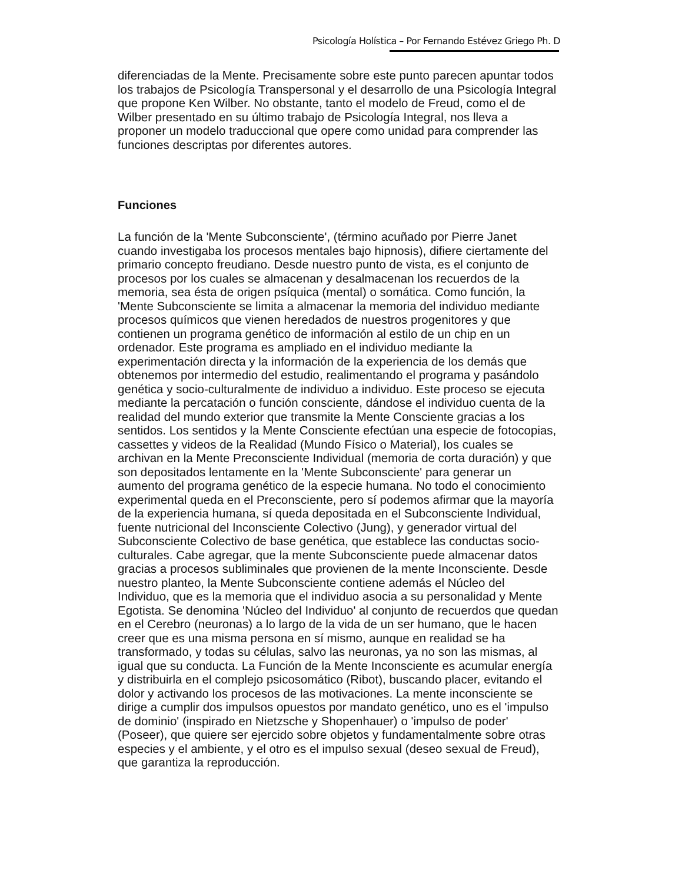Psicología Holística – Por Fernando Estévez Griego Ph. D
diferenciadas de la Mente. Precisamente sobre este punto parecen apuntar todos los trabajos de Psicología Transpersonal y el desarrollo de una Psicología Integral que propone Ken Wilber. No obstante, tanto el modelo de Freud, como el de Wilber presentado en su último trabajo de Psicología Integral, nos lleva a proponer un modelo traduccional que opere como unidad para comprender las funciones descriptas por diferentes autores.
Funciones
La función de la 'Mente Subconsciente', (término acuñado por Pierre Janet cuando investigaba los procesos mentales bajo hipnosis), difiere ciertamente del primario concepto freudiano. Desde nuestro punto de vista, es el conjunto de procesos por los cuales se almacenan y desalmacenan los recuerdos de la memoria, sea ésta de origen psíquica (mental) o somática. Como función, la 'Mente Subconsciente se limita a almacenar la memoria del individuo mediante procesos químicos que vienen heredados de nuestros progenitores y que contienen un programa genético de información al estilo de un chip en un ordenador. Este programa es ampliado en el individuo mediante la experimentación directa y la información de la experiencia de los demás que obtenemos por intermedio del estudio, realimentando el programa y pasándolo genética y socio-culturalmente de individuo a individuo. Este proceso se ejecuta mediante la percatación o función consciente, dándose el individuo cuenta de la realidad del mundo exterior que transmite la Mente Consciente gracias a los sentidos. Los sentidos y la Mente Consciente efectúan una especie de fotocopias, cassettes y videos de la Realidad (Mundo Físico o Material), los cuales se archivan en la Mente Preconsciente Individual (memoria de corta duración) y que son depositados lentamente en la 'Mente Subconsciente' para generar un aumento del programa genético de la especie humana. No todo el conocimiento experimental queda en el Preconsciente, pero sí podemos afirmar que la mayoría de la experiencia humana, sí queda depositada en el Subconsciente Individual, fuente nutricional del Inconsciente Colectivo (Jung), y generador virtual del Subconsciente Colectivo de base genética, que establece las conductas socio-culturales. Cabe agregar, que la mente Subconsciente puede almacenar datos gracias a procesos subliminales que provienen de la mente Inconsciente. Desde nuestro planteo, la Mente Subconsciente contiene además el Núcleo del Individuo, que es la memoria que el individuo asocia a su personalidad y Mente Egotista. Se denomina 'Núcleo del Individuo' al conjunto de recuerdos que quedan en el Cerebro (neuronas) a lo largo de la vida de un ser humano, que le hacen creer que es una misma persona en sí mismo, aunque en realidad se ha transformado, y todas su células, salvo las neuronas, ya no son las mismas, al igual que su conducta. La Función de la Mente Inconsciente es acumular energía y distribuirla en el complejo psicosomático (Ribot), buscando placer, evitando el dolor y activando los procesos de las motivaciones. La mente inconsciente se dirige a cumplir dos impulsos opuestos por mandato genético, uno es el 'impulso de dominio' (inspirado en Nietzsche y Shopenhauer) o 'impulso de poder' (Poseer), que quiere ser ejercido sobre objetos y fundamentalmente sobre otras especies y el ambiente, y el otro es el impulso sexual (deseo sexual de Freud), que garantiza la reproducción.